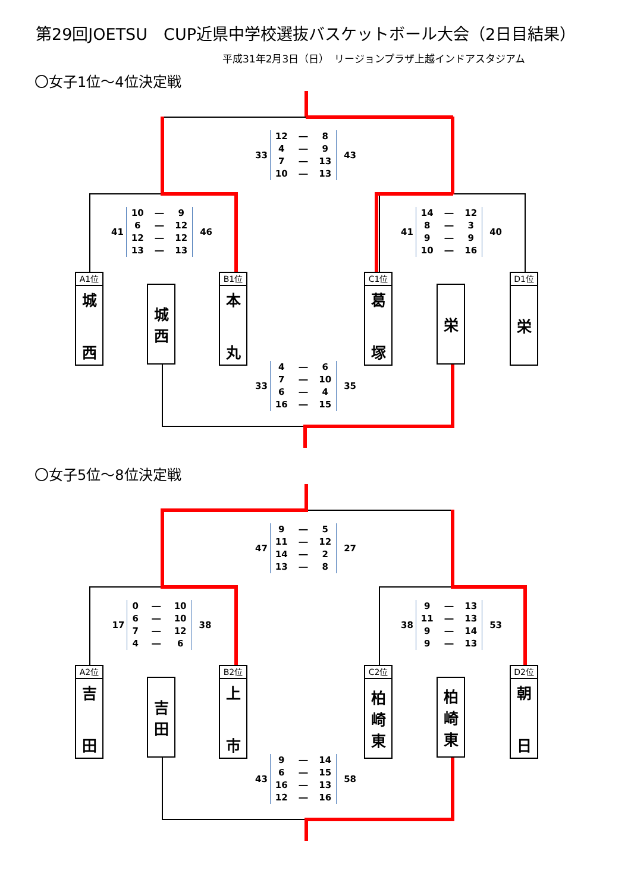第29回JOETSU　CUP近県中学校選抜バスケットボール大会（2日目結果）
平成31年2月3日（日）　リージョンプラザ上越インドアスタジアム
〇女子1位～4位決定戦
33
| 12 | ― | 8 |
| 4 | ― | 9 |
| 7 | ― | 13 |
| 10 | ― | 13 |
43
41
| 10 | ― | 9 |
| 6 | ― | 12 |
| 12 | ― | 12 |
| 13 | ― | 13 |
46
41
| 14 | ― | 12 |
| 8 | ― | 3 |
| 9 | ― | 9 |
| 10 | ― | 16 |
40
A1位
城
西
城
西
B1位
本
丸
C1位
葛
塚
栄
D1位
栄
33
| 4 | ― | 6 |
| 7 | ― | 10 |
| 6 | ― | 4 |
| 16 | ― | 15 |
35
〇女子5位～8位決定戦
47
| 9 | ― | 5 |
| 11 | ― | 12 |
| 14 | ― | 2 |
| 13 | ― | 8 |
27
17
| 0 | ― | 10 |
| 6 | ― | 10 |
| 7 | ― | 12 |
| 4 | ― | 6 |
38
38
| 9 | ― | 13 |
| 11 | ― | 13 |
| 9 | ― | 14 |
| 9 | ― | 13 |
53
A2位
吉
田
吉
田
B2位
上
市
C2位
柏
崎
東
柏
崎
東
D2位
朝
日
43
| 9 | ― | 14 |
| 6 | ― | 15 |
| 16 | ― | 13 |
| 12 | ― | 16 |
58